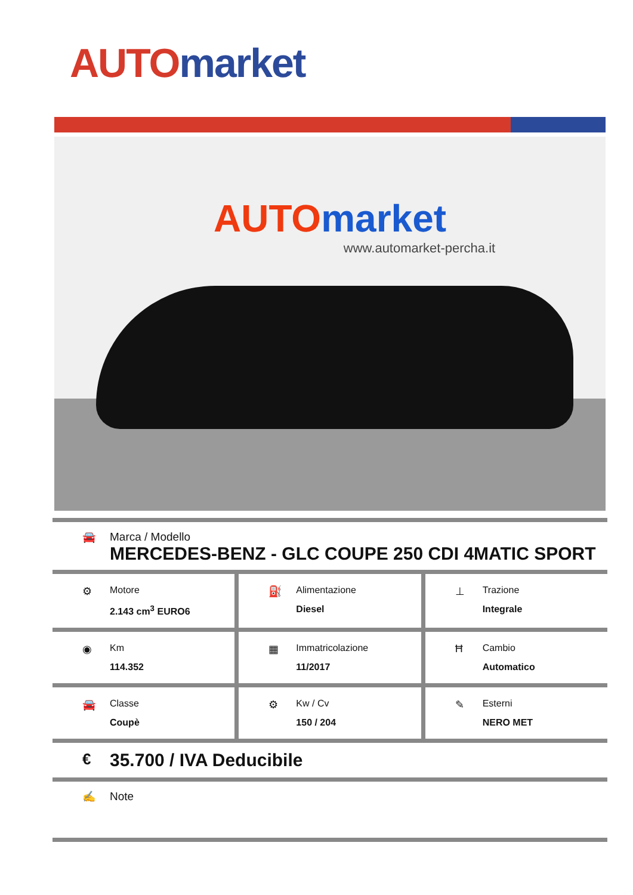AUTO market
AUTO market
www.automarket-percha.it
🚘 Marca / Modello
MERCEDES-BENZ - GLC COUPE 250 CDI 4MATIC SPORT
⚙ Motore
2.143 cm<sup>3</sup> EURO6
⛽ Alimentazione
Diesel
⊥ Trazione
Integrale
◉ Km
114.352
▦ Immatricolazione
11/2017
Ħ Cambio
Automatico
🚘 Classe
Coupè
⚙ Kw / Cv
150 / 204
✎ Esterni
NERO MET
€
35.700 / IVA Deducibile
✍ Note